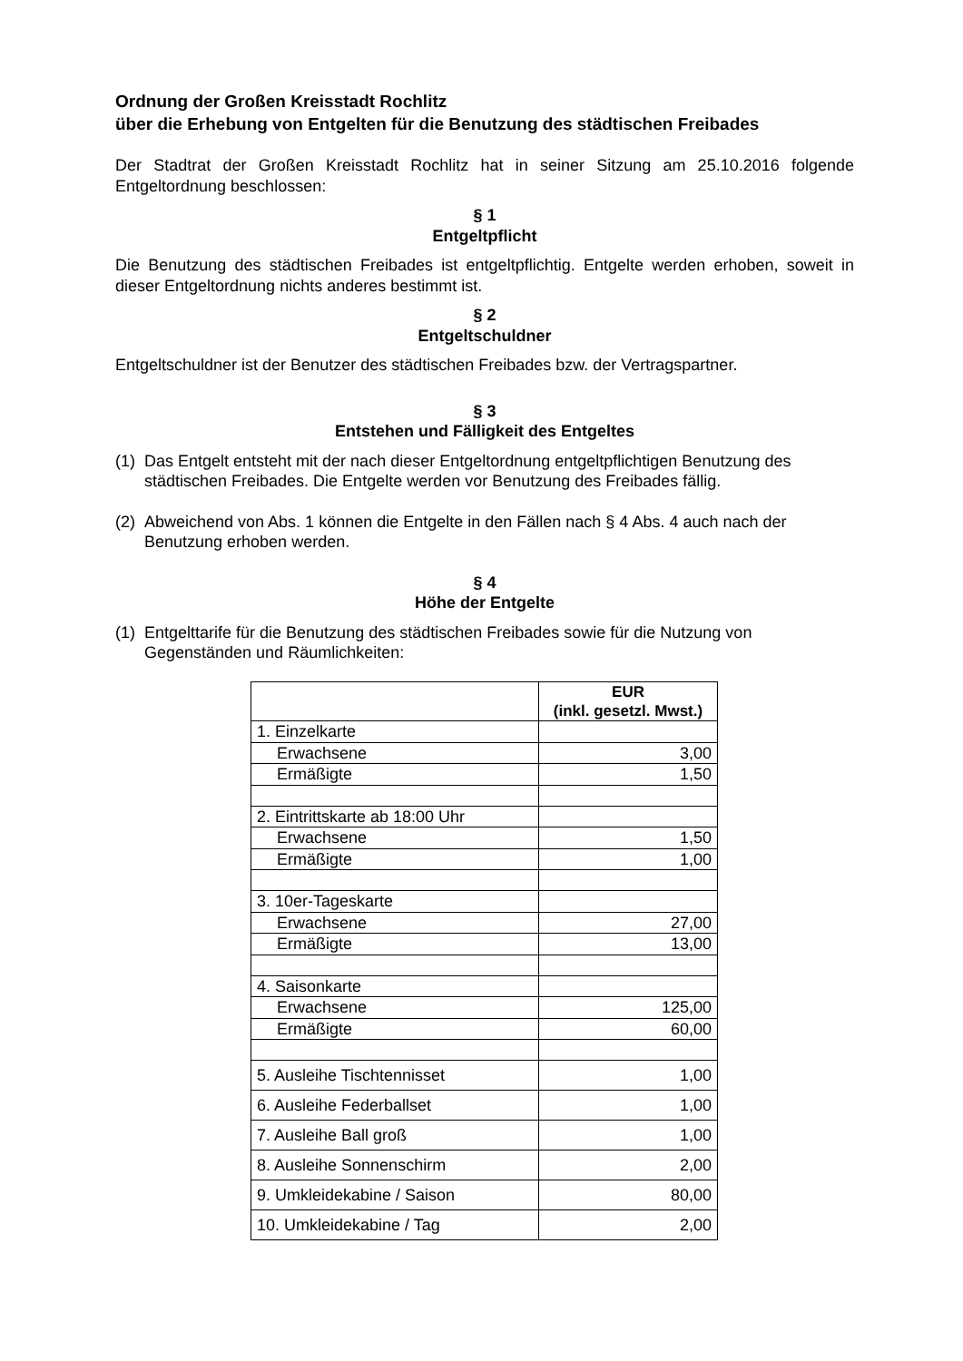Ordnung der Großen Kreisstadt Rochlitz
über die Erhebung von Entgelten für die Benutzung des städtischen Freibades
Der Stadtrat der Großen Kreisstadt Rochlitz hat in seiner Sitzung am 25.10.2016 folgende Entgeltordnung beschlossen:
§ 1
Entgeltpflicht
Die Benutzung des städtischen Freibades ist entgeltpflichtig. Entgelte werden erhoben, soweit in dieser Entgeltordnung nichts anderes bestimmt ist.
§ 2
Entgeltschuldner
Entgeltschuldner ist der Benutzer des städtischen Freibades bzw. der Vertragspartner.
§ 3
Entstehen und Fälligkeit des Entgeltes
(1)
Das Entgelt entsteht mit der nach dieser Entgeltordnung entgeltpflichtigen Benutzung des städtischen Freibades. Die Entgelte werden vor Benutzung des Freibades fällig.
(2)
Abweichend von Abs. 1 können die Entgelte in den Fällen nach § 4 Abs. 4 auch nach der Benutzung erhoben werden.
§ 4
Höhe der Entgelte
(1)
Entgelttarife für die Benutzung des städtischen Freibades sowie für die Nutzung von Gegenständen und Räumlichkeiten:
| | EUR (inkl. gesetzl. Mwst.) |
| --- | --- |
| 1. Einzelkarte | |
| Erwachsene | 3,00 |
| Ermäßigte | 1,50 |
| 2. Eintrittskarte ab 18:00 Uhr | |
| Erwachsene | 1,50 |
| Ermäßigte | 1,00 |
| 3. 10er-Tageskarte | |
| Erwachsene | 27,00 |
| Ermäßigte | 13,00 |
| 4. Saisonkarte | |
| Erwachsene | 125,00 |
| Ermäßigte | 60,00 |
| 5. Ausleihe Tischtennisset | 1,00 |
| 6. Ausleihe Federballset | 1,00 |
| 7. Ausleihe Ball groß | 1,00 |
| 8. Ausleihe Sonnenschirm | 2,00 |
| 9. Umkleidekabine / Saison | 80,00 |
| 10. Umkleidekabine / Tag | 2,00 |